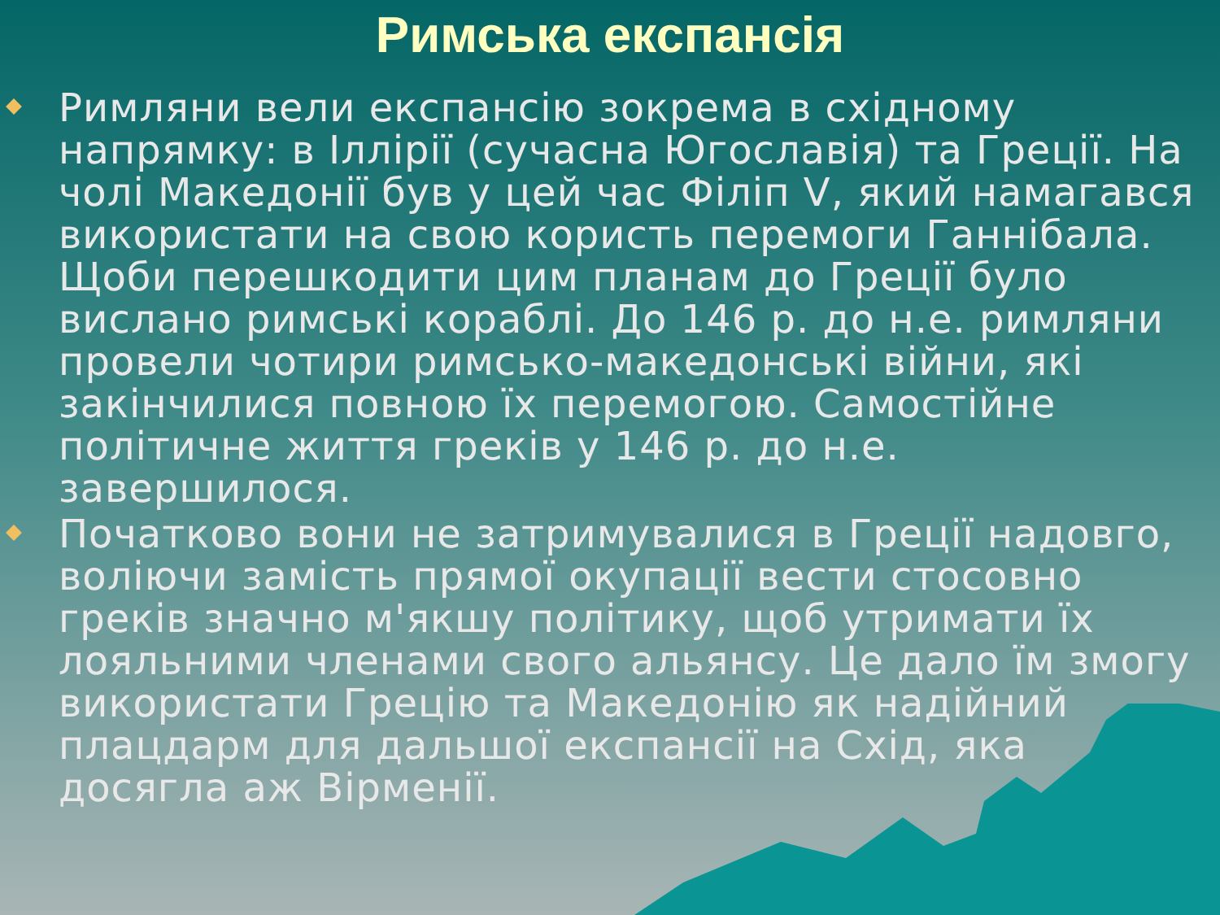Римська експансія
Римляни вели експансію зокрема в східному напрямку: в Іллірії (сучасна Югославія) та Греції. На чолі Македонії був у цей час Філіп V, який намагався використати на свою користь перемоги Ганнібала. Щоби перешкодити цим планам до Греції було вислано римські кораблі. До 146 р. до н.е. римляни провели чотири римсько-македонські війни, які закінчилися повною їх перемогою. Самостійне політичне життя греків у 146 р. до н.е. завершилося.
Початково вони не затримувалися в Греції надовго, воліючи замість прямої окупації вести стосовно греків значно м'якшу політику, щоб утримати їх лояльними членами свого альянсу. Це дало їм змогу використати Грецію та Македонію як надійний плацдарм для дальшої експансії на Схід, яка досягла аж Вірменії.